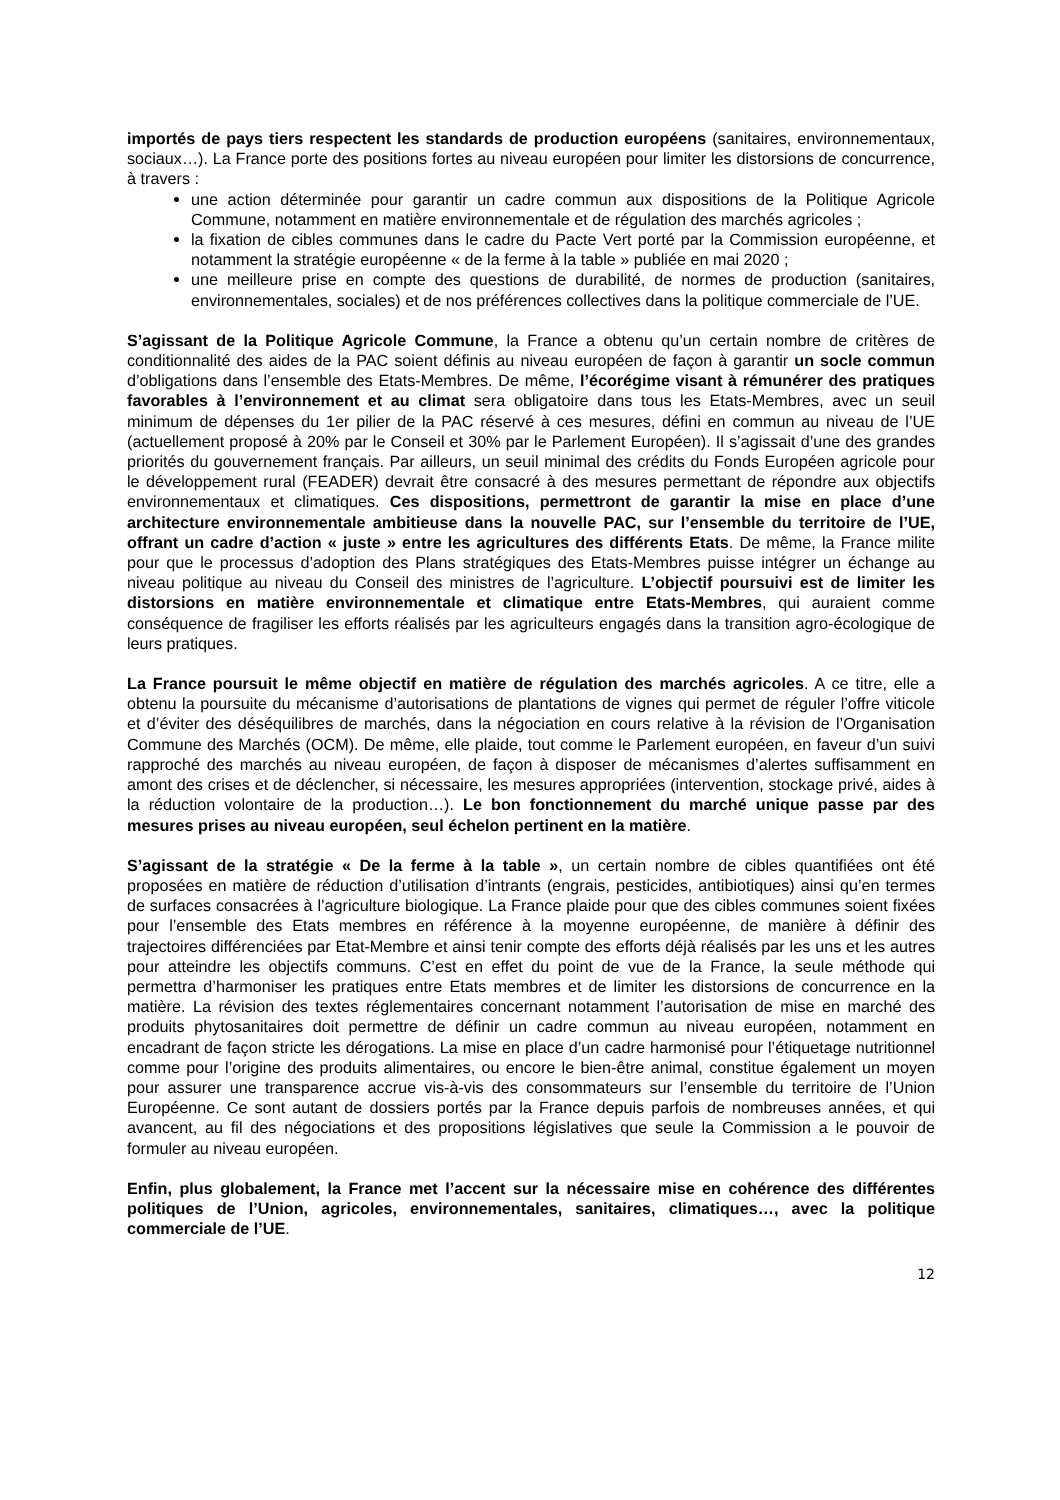importés de pays tiers respectent les standards de production européens (sanitaires, environnementaux, sociaux…). La France porte des positions fortes au niveau européen pour limiter les distorsions de concurrence, à travers :
une action déterminée pour garantir un cadre commun aux dispositions de la Politique Agricole Commune, notamment en matière environnementale et de régulation des marchés agricoles ;
la fixation de cibles communes dans le cadre du Pacte Vert porté par la Commission européenne, et notamment la stratégie européenne « de la ferme à la table » publiée en mai 2020 ;
une meilleure prise en compte des questions de durabilité, de normes de production (sanitaires, environnementales, sociales) et de nos préférences collectives dans la politique commerciale de l’UE.
S’agissant de la Politique Agricole Commune, la France a obtenu qu’un certain nombre de critères de conditionnalité des aides de la PAC soient définis au niveau européen de façon à garantir un socle commun d’obligations dans l’ensemble des Etats-Membres. De même, l’écorégime visant à rémunérer des pratiques favorables à l’environnement et au climat sera obligatoire dans tous les Etats-Membres, avec un seuil minimum de dépenses du 1er pilier de la PAC réservé à ces mesures, défini en commun au niveau de l’UE (actuellement proposé à 20% par le Conseil et 30% par le Parlement Européen). Il s’agissait d’une des grandes priorités du gouvernement français. Par ailleurs, un seuil minimal des crédits du Fonds Européen agricole pour le développement rural (FEADER) devrait être consacré à des mesures permettant de répondre aux objectifs environnementaux et climatiques. Ces dispositions, permettront de garantir la mise en place d’une architecture environnementale ambitieuse dans la nouvelle PAC, sur l’ensemble du territoire de l’UE, offrant un cadre d’action « juste » entre les agricultures des différents Etats. De même, la France milite pour que le processus d’adoption des Plans stratégiques des Etats-Membres puisse intégrer un échange au niveau politique au niveau du Conseil des ministres de l’agriculture. L’objectif poursuivi est de limiter les distorsions en matière environnementale et climatique entre Etats-Membres, qui auraient comme conséquence de fragiliser les efforts réalisés par les agriculteurs engagés dans la transition agro-écologique de leurs pratiques.
La France poursuit le même objectif en matière de régulation des marchés agricoles. A ce titre, elle a obtenu la poursuite du mécanisme d’autorisations de plantations de vignes qui permet de réguler l’offre viticole et d’éviter des déséquilibres de marchés, dans la négociation en cours relative à la révision de l’Organisation Commune des Marchés (OCM). De même, elle plaide, tout comme le Parlement européen, en faveur d’un suivi rapproché des marchés au niveau européen, de façon à disposer de mécanismes d’alertes suffisamment en amont des crises et de déclencher, si nécessaire, les mesures appropriées (intervention, stockage privé, aides à la réduction volontaire de la production…). Le bon fonctionnement du marché unique passe par des mesures prises au niveau européen, seul échelon pertinent en la matière.
S’agissant de la stratégie « De la ferme à la table », un certain nombre de cibles quantifiées ont été proposées en matière de réduction d’utilisation d’intrants (engrais, pesticides, antibiotiques) ainsi qu’en termes de surfaces consacrées à l’agriculture biologique. La France plaide pour que des cibles communes soient fixées pour l’ensemble des Etats membres en référence à la moyenne européenne, de manière à définir des trajectoires différenciées par Etat-Membre et ainsi tenir compte des efforts déjà réalisés par les uns et les autres pour atteindre les objectifs communs. C’est en effet du point de vue de la France, la seule méthode qui permettra d’harmoniser les pratiques entre Etats membres et de limiter les distorsions de concurrence en la matière. La révision des textes réglementaires concernant notamment l’autorisation de mise en marché des produits phytosanitaires doit permettre de définir un cadre commun au niveau européen, notamment en encadrant de façon stricte les dérogations. La mise en place d’un cadre harmonisé pour l’étiquetage nutritionnel comme pour l’origine des produits alimentaires, ou encore le bien-être animal, constitue également un moyen pour assurer une transparence accrue vis-à-vis des consommateurs sur l’ensemble du territoire de l’Union Européenne. Ce sont autant de dossiers portés par la France depuis parfois de nombreuses années, et qui avancent, au fil des négociations et des propositions législatives que seule la Commission a le pouvoir de formuler au niveau européen.
Enfin, plus globalement, la France met l’accent sur la nécessaire mise en cohérence des différentes politiques de l’Union, agricoles, environnementales, sanitaires, climatiques…, avec la politique commerciale de l’UE.
12